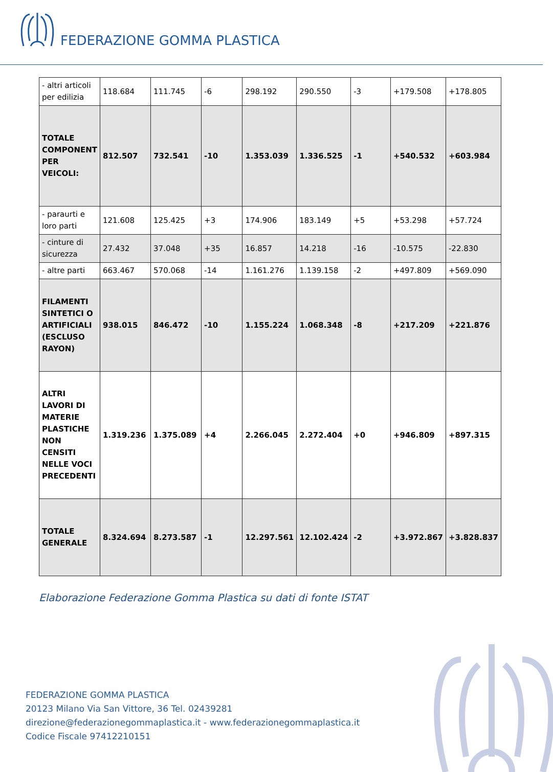FEDERAZIONE GOMMA PLASTICA
| - altri articoli per edilizia | 118.684 | 111.745 | -6 | 298.192 | 290.550 | -3 | +179.508 | +178.805 |
| TOTALE COMPONENT PER VEICOLI: | 812.507 | 732.541 | -10 | 1.353.039 | 1.336.525 | -1 | +540.532 | +603.984 |
| - paraurti e loro parti | 121.608 | 125.425 | +3 | 174.906 | 183.149 | +5 | +53.298 | +57.724 |
| - cinture di sicurezza | 27.432 | 37.048 | +35 | 16.857 | 14.218 | -16 | -10.575 | -22.830 |
| - altre parti | 663.467 | 570.068 | -14 | 1.161.276 | 1.139.158 | -2 | +497.809 | +569.090 |
| FILAMENTI SINTETICI O ARTIFICIALI (ESCLUSO RAYON) | 938.015 | 846.472 | -10 | 1.155.224 | 1.068.348 | -8 | +217.209 | +221.876 |
| ALTRI LAVORI DI MATERIE PLASTICHE NON CENSITI NELLE VOCI PRECEDENTI | 1.319.236 | 1.375.089 | +4 | 2.266.045 | 2.272.404 | +0 | +946.809 | +897.315 |
| TOTALE GENERALE | 8.324.694 | 8.273.587 | -1 | 12.297.561 | 12.102.424 | -2 | +3.972.867 | +3.828.837 |
Elaborazione Federazione Gomma Plastica su dati di fonte ISTAT
FEDERAZIONE GOMMA PLASTICA
20123 Milano Via San Vittore, 36 Tel. 02439281
direzione@federazionegommaplastica.it - www.federazionegommaplastica.it
Codice Fiscale 97412210151